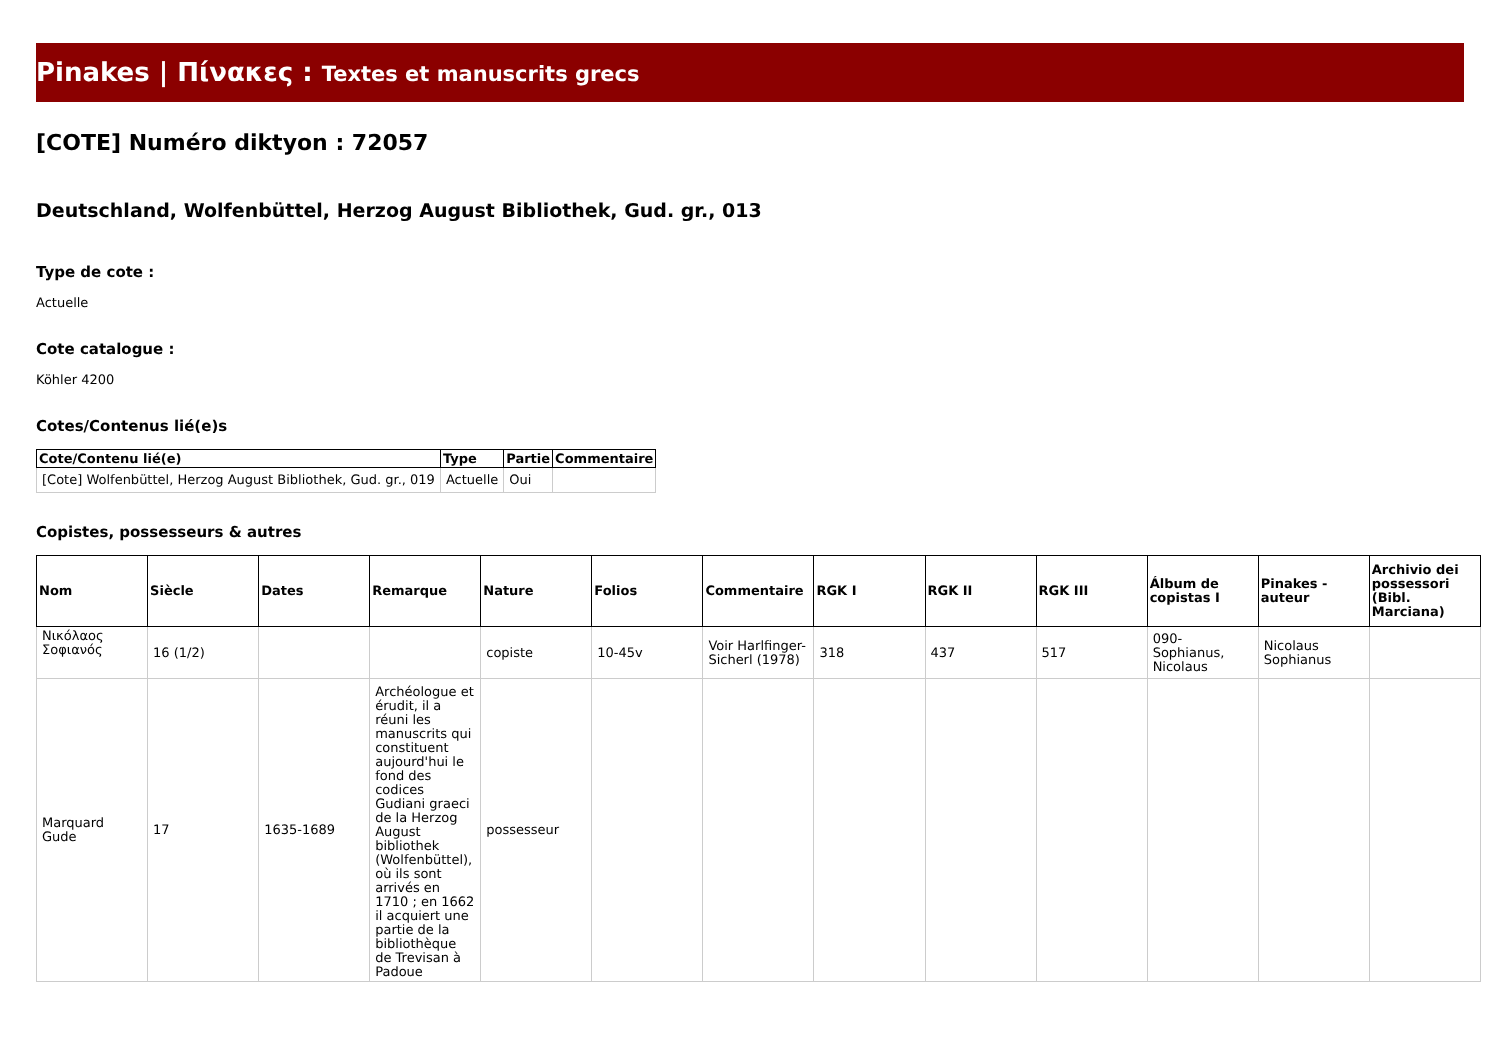Pinakes | Πίνακες : Textes et manuscrits grecs
[COTE] Numéro diktyon : 72057
Deutschland, Wolfenbüttel, Herzog August Bibliothek, Gud. gr., 013
Type de cote :
Actuelle
Cote catalogue :
Köhler 4200
Cotes/Contenus lié(e)s
| Cote/Contenu lié(e) | Type | Partie | Commentaire |
| --- | --- | --- | --- |
| [Cote] Wolfenbüttel, Herzog August Bibliothek, Gud. gr., 019 | Actuelle | Oui | |
Copistes, possesseurs & autres
| Nom | Siècle | Dates | Remarque | Nature | Folios | Commentaire | RGK I | RGK II | RGK III | Álbum de copistas I | Pinakes - auteur | Archivio dei possessori (Bibl. Marciana) |
| --- | --- | --- | --- | --- | --- | --- | --- | --- | --- | --- | --- | --- |
| Νικόλαος Σοφιανός | 16 (1/2) | | | copiste | 10-45v | Voir Harlfinger-Sicherl (1978) | 318 | 437 | 517 | 090-Sophianus, Nicolaus | Nicolaus Sophianus | |
| Marquard Gude | 17 | 1635-1689 | Archéologue et érudit, il a réuni les manuscrits qui constituent aujourd'hui le fond des codices Gudiani graeci de la Herzog August bibliothek (Wolfenbüttel), où ils sont arrivés en 1710 ; en 1662 il acquiert une partie de la bibliothèque de Trevisan à Padoue | possesseur | | | | | | | | |